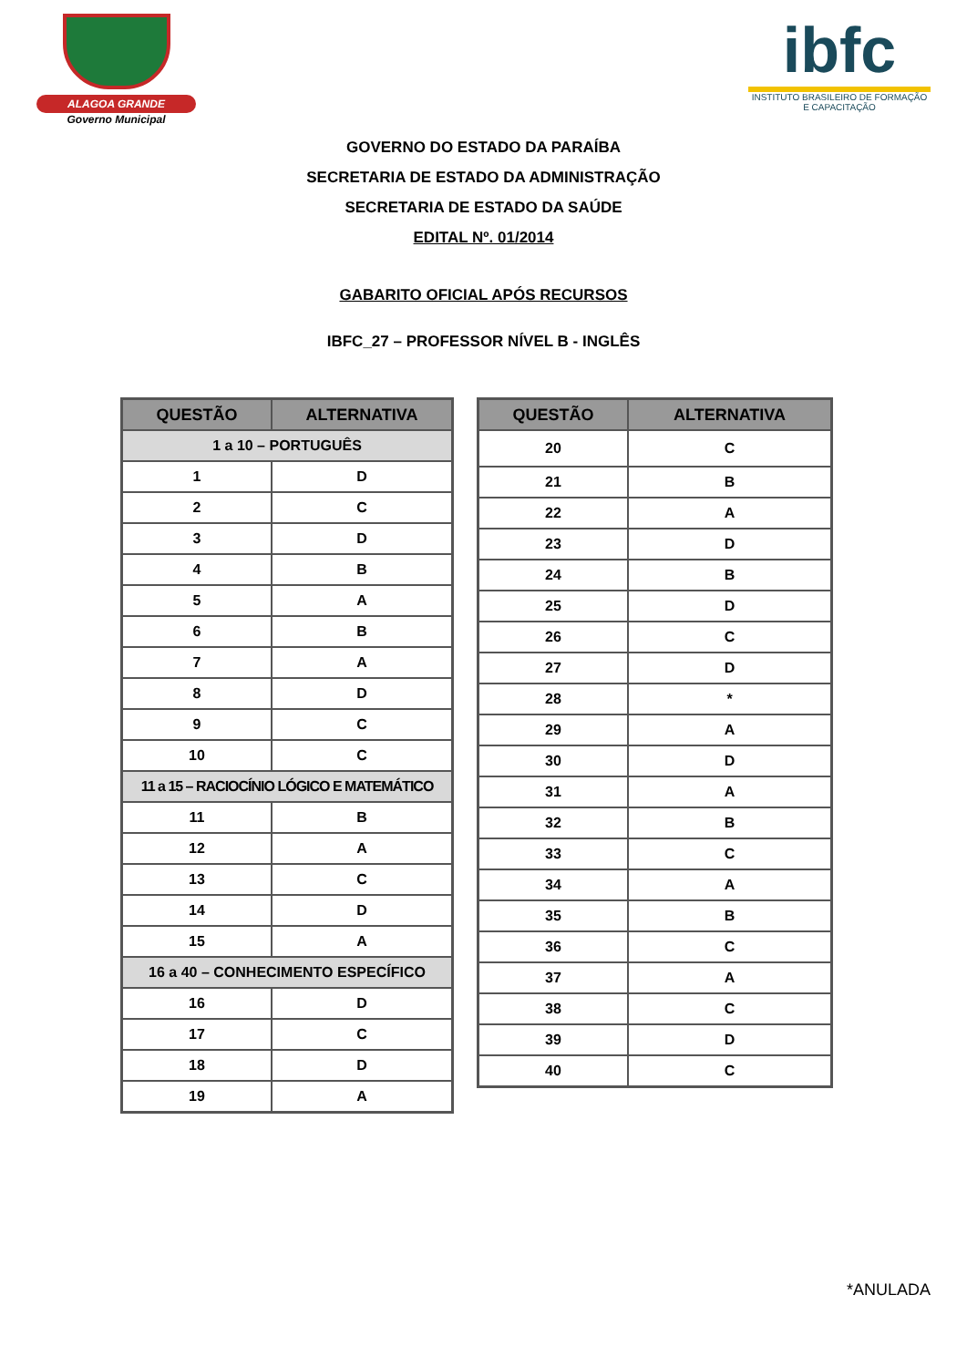ALAGOA GRANDE
Governo Municipal
ibfc
INSTITUTO BRASILEIRO DE FORMAÇÃO E CAPACITAÇÃO
GOVERNO DO ESTADO DA PARAÍBA
SECRETARIA DE ESTADO DA ADMINISTRAÇÃO
SECRETARIA DE ESTADO DA SAÚDE
EDITAL Nº. 01/2014
GABARITO OFICIAL APÓS RECURSOS
IBFC_27 – PROFESSOR NÍVEL B - INGLÊS
| QUESTÃO | ALTERNATIVA |
| --- | --- |
| 1 a 10 – PORTUGUÊS | |
| 1 | D |
| 2 | C |
| 3 | D |
| 4 | B |
| 5 | A |
| 6 | B |
| 7 | A |
| 8 | D |
| 9 | C |
| 10 | C |
| 11 a 15 – RACIOCÍNIO LÓGICO E MATEMÁTICO | |
| 11 | B |
| 12 | A |
| 13 | C |
| 14 | D |
| 15 | A |
| 16 a 40 – CONHECIMENTO ESPECÍFICO | |
| 16 | D |
| 17 | C |
| 18 | D |
| 19 | A |
| QUESTÃO | ALTERNATIVA |
| --- | --- |
| 20 | C |
| 21 | B |
| 22 | A |
| 23 | D |
| 24 | B |
| 25 | D |
| 26 | C |
| 27 | D |
| 28 | * |
| 29 | A |
| 30 | D |
| 31 | A |
| 32 | B |
| 33 | C |
| 34 | A |
| 35 | B |
| 36 | C |
| 37 | A |
| 38 | C |
| 39 | D |
| 40 | C |
*ANULADA